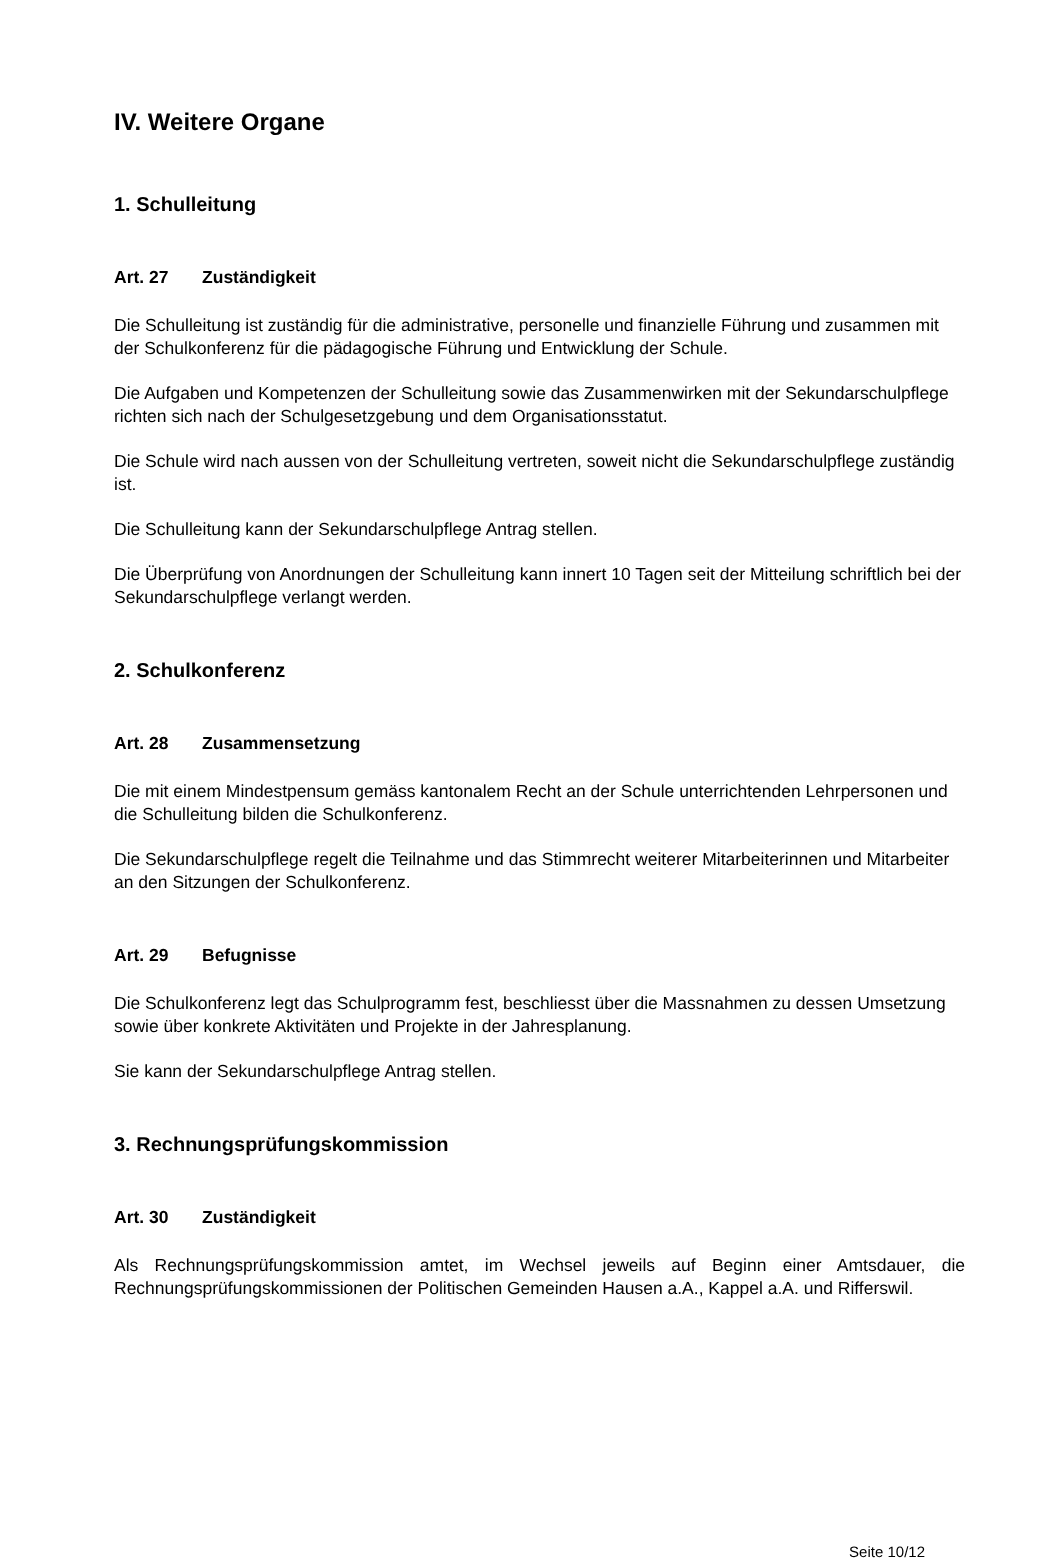IV. Weitere Organe
1. Schulleitung
Art. 27 Zuständigkeit
Die Schulleitung ist zuständig für die administrative, personelle und finanzielle Führung und zusammen mit der Schulkonferenz für die pädagogische Führung und Entwicklung der Schule.
Die Aufgaben und Kompetenzen der Schulleitung sowie das Zusammenwirken mit der Sekundarschulpflege richten sich nach der Schulgesetzgebung und dem Organisationsstatut.
Die Schule wird nach aussen von der Schulleitung vertreten, soweit nicht die Sekundarschulpflege zuständig ist.
Die Schulleitung kann der Sekundarschulpflege Antrag stellen.
Die Überprüfung von Anordnungen der Schulleitung kann innert 10 Tagen seit der Mitteilung schriftlich bei der Sekundarschulpflege verlangt werden.
2. Schulkonferenz
Art. 28 Zusammensetzung
Die mit einem Mindestpensum gemäss kantonalem Recht an der Schule unterrichtenden Lehrpersonen und die Schulleitung bilden die Schulkonferenz.
Die Sekundarschulpflege regelt die Teilnahme und das Stimmrecht weiterer Mitarbeiterinnen und Mitarbeiter an den Sitzungen der Schulkonferenz.
Art. 29 Befugnisse
Die Schulkonferenz legt das Schulprogramm fest, beschliesst über die Massnahmen zu dessen Umsetzung sowie über konkrete Aktivitäten und Projekte in der Jahresplanung.
Sie kann der Sekundarschulpflege Antrag stellen.
3. Rechnungsprüfungskommission
Art. 30 Zuständigkeit
Als Rechnungsprüfungskommission amtet, im Wechsel jeweils auf Beginn einer Amtsdauer, die Rechnungsprüfungskommissionen der Politischen Gemeinden Hausen a.A., Kappel a.A. und Rifferswil.
Seite 10/12